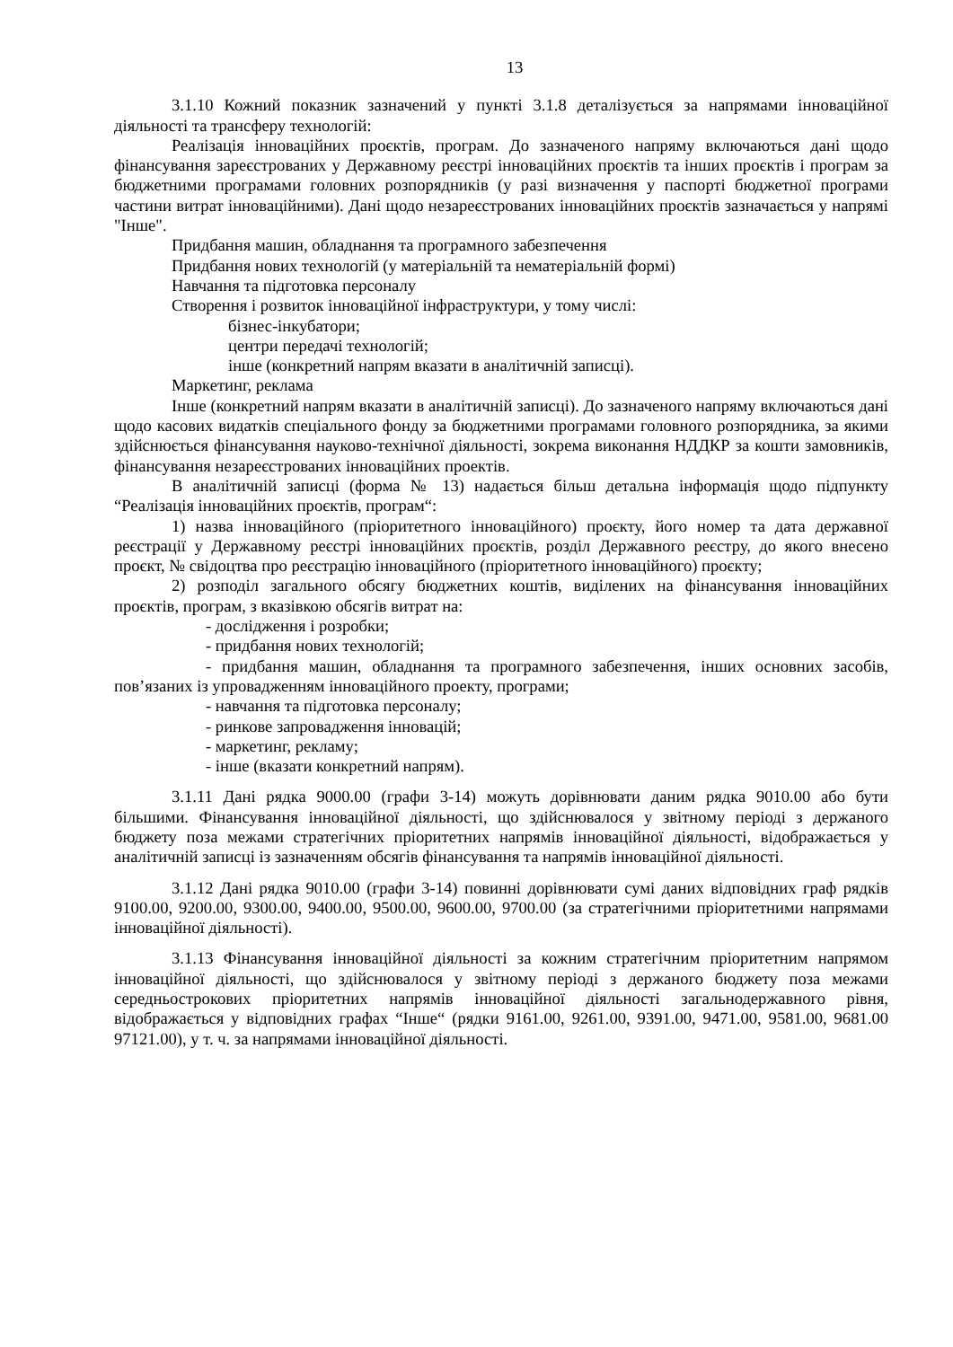13
3.1.10 Кожний показник зазначений у пункті 3.1.8 деталізується за напрямами інноваційної діяльності та трансферу технологій:
Реалізація інноваційних проєктів, програм. До зазначеного напряму включаються дані щодо фінансування зареєстрованих у Державному реєстрі інноваційних проєктів та інших проєктів і програм за бюджетними програмами головних розпорядників (у разі визначення у паспорті бюджетної програми частини витрат інноваційними). Дані щодо незареєстрованих інноваційних проєктів зазначається у напрямі "Інше".
Придбання машин, обладнання та програмного забезпечення
Придбання нових технологій (у матеріальній та нематеріальній формі)
Навчання та підготовка персоналу
Створення і розвиток інноваційної інфраструктури, у тому числі:
бізнес-інкубатори;
центри передачі технологій;
інше (конкретний напрям вказати в аналітичній записці).
Маркетинг, реклама
Інше (конкретний напрям вказати в аналітичній записці). До зазначеного напряму включаються дані щодо касових видатків спеціального фонду за бюджетними програмами головного розпорядника, за якими здійснюється фінансування науково-технічної діяльності, зокрема виконання НДДКР за кошти замовників, фінансування незареєстрованих інноваційних проектів.
В аналітичній записці (форма № 13) надається більш детальна інформація щодо підпункту “Реалізація інноваційних проєктів, програм“:
1) назва інноваційного (пріоритетного інноваційного) проєкту, його номер та дата державної реєстрації у Державному реєстрі інноваційних проєктів, розділ Державного реєстру, до якого внесено проєкт, № свідоцтва про реєстрацію інноваційного (пріоритетного інноваційного) проєкту;
2) розподіл загального обсягу бюджетних коштів, виділених на фінансування інноваційних проєктів, програм, з вказівкою обсягів витрат на:
- дослідження і розробки;
- придбання нових технологій;
- придбання машин, обладнання та програмного забезпечення, інших основних засобів, пов’язаних із упровадженням інноваційного проекту, програми;
- навчання та підготовка персоналу;
- ринкове запровадження інновацій;
- маркетинг, рекламу;
- інше (вказати конкретний напрям).
3.1.11 Дані рядка 9000.00 (графи 3-14) можуть дорівнювати даним рядка 9010.00 або бути більшими. Фінансування інноваційної діяльності, що здійснювалося у звітному періоді з держаного бюджету поза межами стратегічних пріоритетних напрямів інноваційної діяльності, відображається у аналітичній записці із зазначенням обсягів фінансування та напрямів інноваційної діяльності.
3.1.12 Дані рядка 9010.00 (графи 3-14) повинні дорівнювати сумі даних відповідних граф рядків 9100.00, 9200.00, 9300.00, 9400.00, 9500.00, 9600.00, 9700.00 (за стратегічними пріоритетними напрямами інноваційної діяльності).
3.1.13 Фінансування інноваційної діяльності за кожним стратегічним пріоритетним напрямом інноваційної діяльності, що здійснювалося у звітному періоді з держаного бюджету поза межами середньострокових пріоритетних напрямів інноваційної діяльності загальнодержавного рівня, відображається у відповідних графах “Інше“ (рядки 9161.00, 9261.00, 9391.00, 9471.00, 9581.00, 9681.00 97121.00), у т. ч. за напрямами інноваційної діяльності.